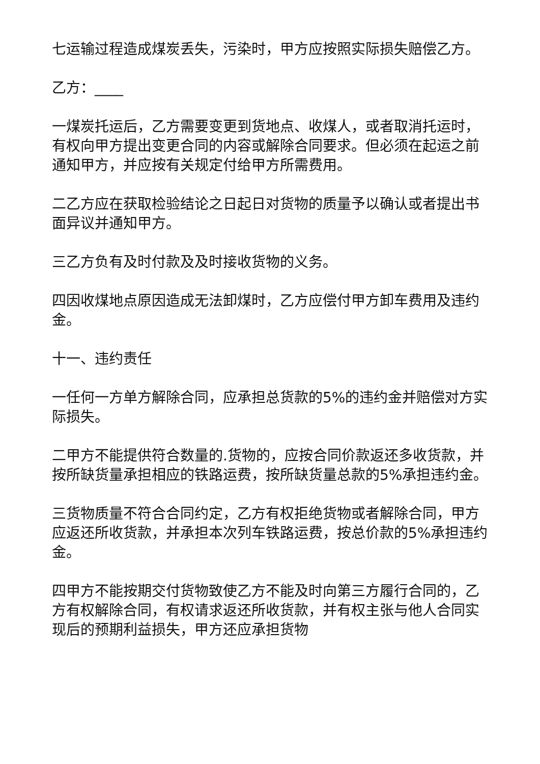七运输过程造成煤炭丢失，污染时，甲方应按照实际损失赔偿乙方。
乙方：____
一煤炭托运后，乙方需要变更到货地点、收煤人，或者取消托运时，有权向甲方提出变更合同的内容或解除合同要求。但必须在起运之前通知甲方，并应按有关规定付给甲方所需费用。
二乙方应在获取检验结论之日起日对货物的质量予以确认或者提出书面异议并通知甲方。
三乙方负有及时付款及及时接收货物的义务。
四因收煤地点原因造成无法卸煤时，乙方应偿付甲方卸车费用及违约金。
十一、违约责任
一任何一方单方解除合同，应承担总货款的5%的违约金并赔偿对方实际损失。
二甲方不能提供符合数量的.货物的，应按合同价款返还多收货款，并按所缺货量承担相应的铁路运费，按所缺货量总款的5%承担违约金。
三货物质量不符合合同约定，乙方有权拒绝货物或者解除合同，甲方应返还所收货款，并承担本次列车铁路运费，按总价款的5%承担违约金。
四甲方不能按期交付货物致使乙方不能及时向第三方履行合同的，乙方有权解除合同，有权请求返还所收货款，并有权主张与他人合同实现后的预期利益损失，甲方还应承担货物